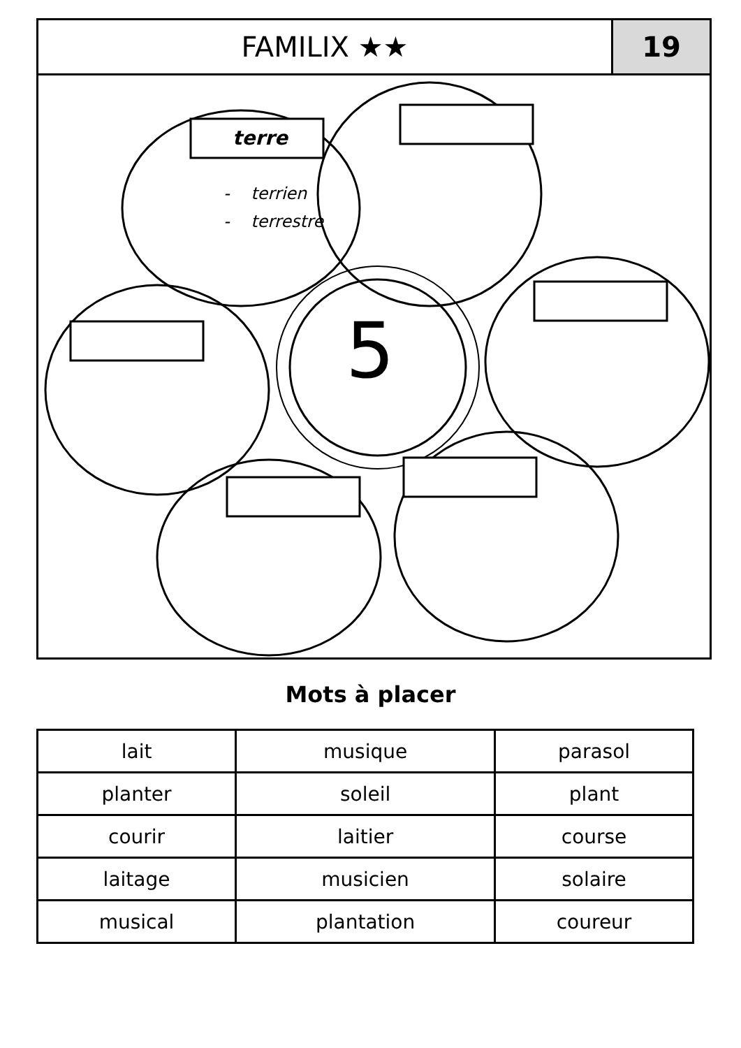FAMILIX ★★ 19
terre
- terrien
- terrestre
5
Mots à placer
| lait | musique | parasol |
| planter | soleil | plant |
| courir | laitier | course |
| laitage | musicien | solaire |
| musical | plantation | coureur |